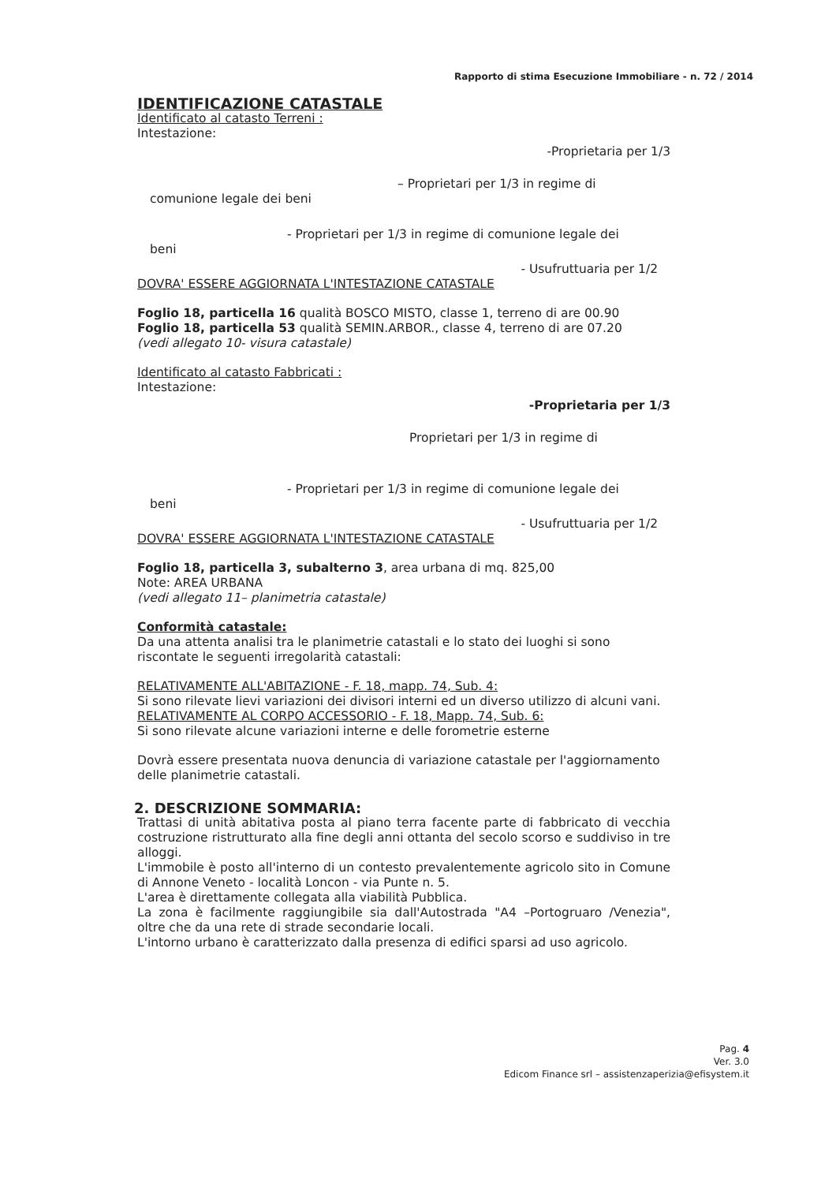Rapporto di stima Esecuzione Immobiliare - n. 72 / 2014
IDENTIFICAZIONE CATASTALE
Identificato al catasto Terreni :
Intestazione:
-Proprietaria per 1/3
– Proprietari per 1/3 in regime di
comunione legale dei beni
- Proprietari per 1/3 in regime di comunione legale dei
beni
- Usufruttuaria per 1/2
DOVRA' ESSERE AGGIORNATA L'INTESTAZIONE CATASTALE
Foglio 18, particella 16 qualità BOSCO MISTO, classe 1, terreno di are 00.90
Foglio 18, particella 53 qualità SEMIN.ARBOR., classe 4, terreno di are 07.20
(vedi allegato 10- visura catastale)
Identificato al catasto Fabbricati :
Intestazione:
-Proprietaria per 1/3
Proprietari per 1/3 in regime di
- Proprietari per 1/3 in regime di comunione legale dei
beni
- Usufruttuaria per 1/2
DOVRA' ESSERE AGGIORNATA L'INTESTAZIONE CATASTALE
Foglio 18, particella 3, subalterno 3, area urbana di mq. 825,00
Note: AREA URBANA
(vedi allegato 11– planimetria catastale)
Conformità catastale:
Da una attenta analisi tra le planimetrie catastali e lo stato dei luoghi si sono riscontate le seguenti irregolarità catastali:
RELATIVAMENTE ALL'ABITAZIONE - F. 18, mapp. 74, Sub. 4:
Si sono rilevate lievi variazioni dei divisori interni ed un diverso utilizzo di alcuni vani.
RELATIVAMENTE AL CORPO ACCESSORIO - F. 18, Mapp. 74, Sub. 6:
Si sono rilevate alcune variazioni interne e delle forometrie esterne
Dovrà essere presentata nuova denuncia di variazione catastale per l'aggiornamento delle planimetrie catastali.
2. DESCRIZIONE SOMMARIA:
Trattasi di unità abitativa posta al piano terra facente parte di fabbricato di vecchia costruzione ristrutturato alla fine degli anni ottanta del secolo scorso e suddiviso in tre alloggi.
L'immobile è posto all'interno di un contesto prevalentemente agricolo sito in Comune di Annone Veneto - località Loncon - via Punte n. 5.
L'area è direttamente collegata alla viabilità Pubblica.
La zona è facilmente raggiungibile sia dall'Autostrada "A4 –Portogruaro /Venezia", oltre che da una rete di strade secondarie locali.
L'intorno urbano è caratterizzato dalla presenza di edifici sparsi ad uso agricolo.
Pag. 4
Ver. 3.0
Edicom Finance srl – assistenzaperizia@efisystem.it